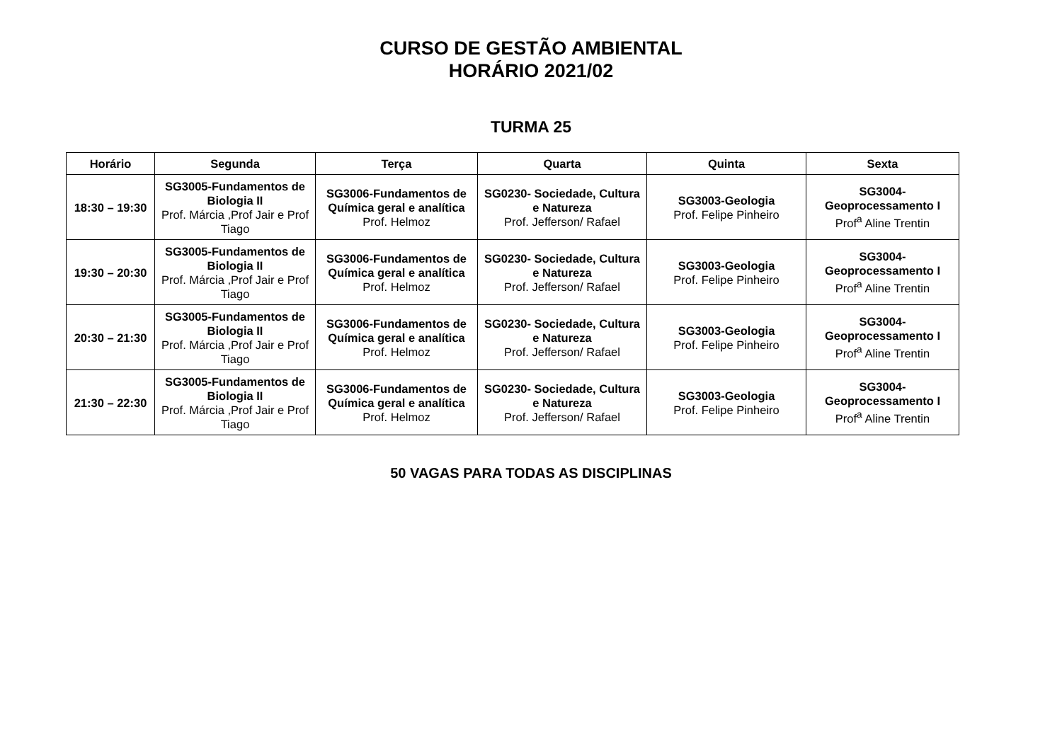CURSO DE GESTÃO AMBIENTAL
HORÁRIO 2021/02
TURMA 25
| Horário | Segunda | Terça | Quarta | Quinta | Sexta |
| --- | --- | --- | --- | --- | --- |
| 18:30 – 19:30 | SG3005-Fundamentos de Biologia II Prof. Márcia ,Prof Jair e Prof Tiago | SG3006-Fundamentos de Química geral e analítica Prof. Helmoz | SG0230- Sociedade, Cultura e Natureza Prof. Jefferson/ Rafael | SG3003-Geologia Prof. Felipe Pinheiro | SG3004- Geoprocessamento I Prof<sup>a</sup> Aline Trentin |
| 19:30 – 20:30 | SG3005-Fundamentos de Biologia II Prof. Márcia ,Prof Jair e Prof Tiago | SG3006-Fundamentos de Química geral e analítica Prof. Helmoz | SG0230- Sociedade, Cultura e Natureza Prof. Jefferson/ Rafael | SG3003-Geologia Prof. Felipe Pinheiro | SG3004- Geoprocessamento I Prof<sup>a</sup> Aline Trentin |
| 20:30 – 21:30 | SG3005-Fundamentos de Biologia II Prof. Márcia ,Prof Jair e Prof Tiago | SG3006-Fundamentos de Química geral e analítica Prof. Helmoz | SG0230- Sociedade, Cultura e Natureza Prof. Jefferson/ Rafael | SG3003-Geologia Prof. Felipe Pinheiro | SG3004- Geoprocessamento I Prof<sup>a</sup> Aline Trentin |
| 21:30 – 22:30 | SG3005-Fundamentos de Biologia II Prof. Márcia ,Prof Jair e Prof Tiago | SG3006-Fundamentos de Química geral e analítica Prof. Helmoz | SG0230- Sociedade, Cultura e Natureza Prof. Jefferson/ Rafael | SG3003-Geologia Prof. Felipe Pinheiro | SG3004- Geoprocessamento I Prof<sup>a</sup> Aline Trentin |
50 VAGAS PARA TODAS AS DISCIPLINAS